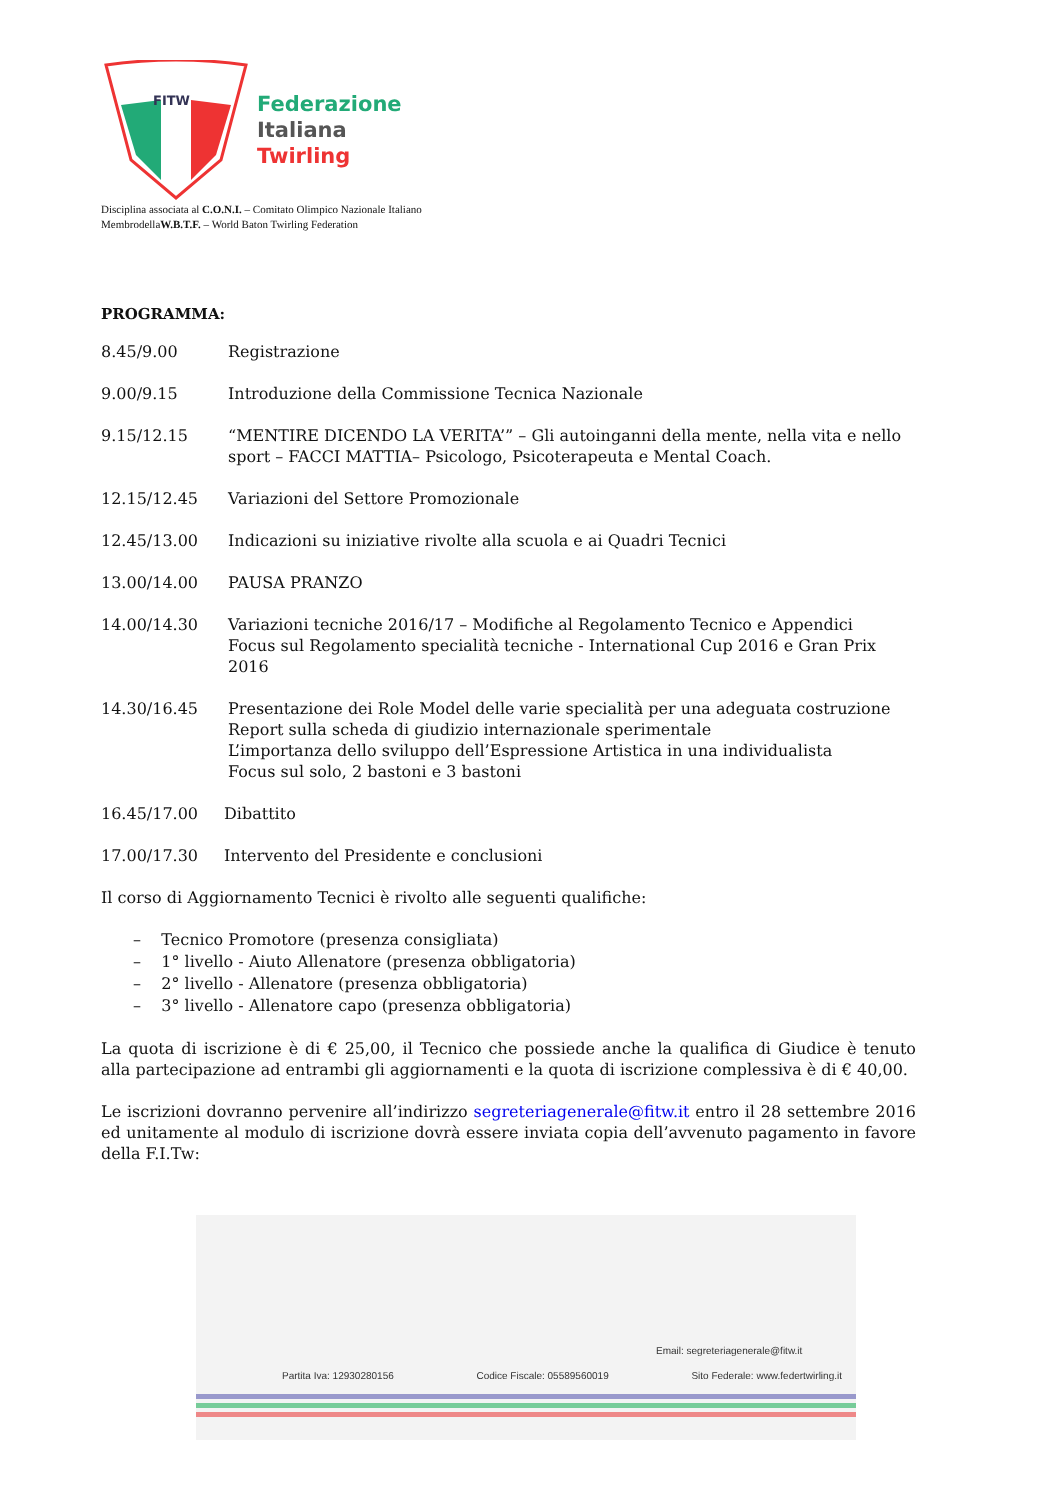FITW
Federazione
Italiana
Twirling
Disciplina associata al C.O.N.I. – Comitato Olimpico Nazionale Italiano
MembrodellaW.B.T.F. – World Baton Twirling Federation
PROGRAMMA:
8.45/9.00 Registrazione
9.00/9.15 Introduzione della Commissione Tecnica Nazionale
9.15/12.15 “MENTIRE DICENDO LA VERITA’” – Gli autoinganni della mente, nella vita e nello sport – FACCI MATTIA– Psicologo, Psicoterapeuta e Mental Coach.
12.15/12.45 Variazioni del Settore Promozionale
12.45/13.00 Indicazioni su iniziative rivolte alla scuola e ai Quadri Tecnici
13.00/14.00 PAUSA PRANZO
14.00/14.30 Variazioni tecniche 2016/17 – Modifiche al Regolamento Tecnico e Appendici
Focus sul Regolamento specialità tecniche - International Cup 2016 e Gran Prix 2016
14.30/16.45 Presentazione dei Role Model delle varie specialità per una adeguata costruzione
Report sulla scheda di giudizio internazionale sperimentale
L’importanza dello sviluppo dell’Espressione Artistica in una individualista
Focus sul solo, 2 bastoni e 3 bastoni
16.45/17.00 Dibattito
17.00/17.30 Intervento del Presidente e conclusioni
Il corso di Aggiornamento Tecnici è rivolto alle seguenti qualifiche:
– Tecnico Promotore (presenza consigliata)
– 1° livello - Aiuto Allenatore (presenza obbligatoria)
– 2° livello - Allenatore (presenza obbligatoria)
– 3° livello - Allenatore capo (presenza obbligatoria)
La quota di iscrizione è di € 25,00, il Tecnico che possiede anche la qualifica di Giudice è tenuto alla partecipazione ad entrambi gli aggiornamenti e la quota di iscrizione complessiva è di € 40,00.
Le iscrizioni dovranno pervenire all’indirizzo segreteriagenerale@fitw.it entro il 28 settembre 2016 ed unitamente al modulo di iscrizione dovrà essere inviata copia dell’avvenuto pagamento in favore della F.I.Tw:
Email: segreteriagenerale@fitw.it
Partita Iva: 12930280156 Codice Fiscale: 05589560019 Sito Federale: www.federtwirling.it